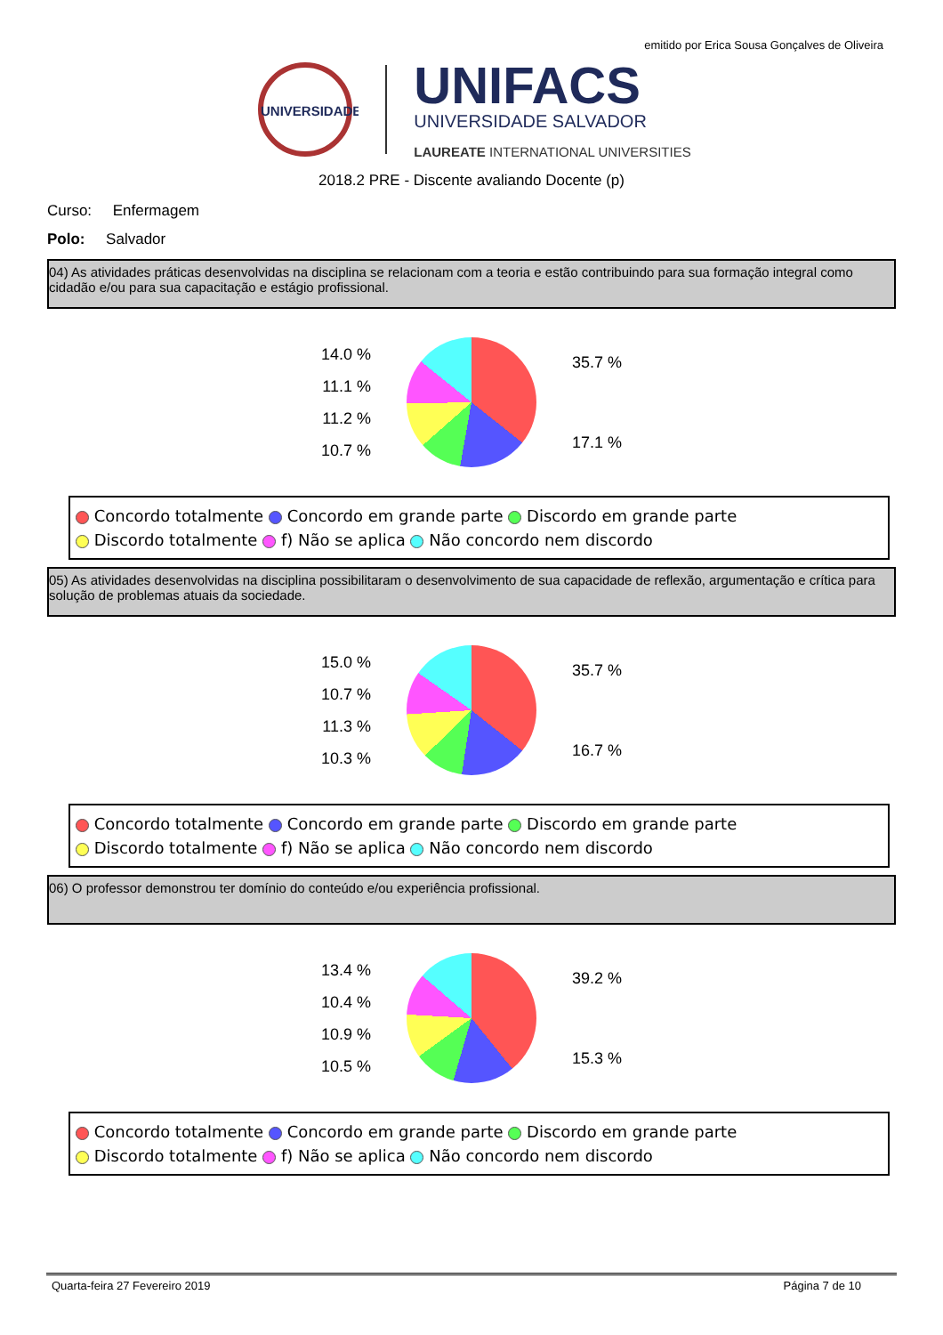emitido por Erica Sousa Gonçalves de Oliveira
UNIVERSIDADE
UNIFACS
UNIVERSIDADE SALVADOR
LAUREATE INTERNATIONAL UNIVERSITIES
2018.2 PRE - Discente avaliando Docente (p)
Curso: Enfermagem
Polo: Salvador
04) As atividades práticas desenvolvidas na disciplina se relacionam com a teoria e estão contribuindo para sua formação integral como cidadão e/ou para sua capacitação e estágio profissional.
14.0 %
11.1 %
11.2 %
10.7 %
35.7 %
17.1 %
Concordo totalmente Concordo em grande parte Discordo em grande parte
Discordo totalmente f) Não se aplica Não concordo nem discordo
05) As atividades desenvolvidas na disciplina possibilitaram o desenvolvimento de sua capacidade de reflexão, argumentação e crítica para solução de problemas atuais da sociedade.
15.0 %
10.7 %
11.3 %
10.3 %
35.7 %
16.7 %
Concordo totalmente Concordo em grande parte Discordo em grande parte
Discordo totalmente f) Não se aplica Não concordo nem discordo
06) O professor demonstrou ter domínio do conteúdo e/ou experiência profissional.
13.4 %
10.4 %
10.9 %
10.5 %
39.2 %
15.3 %
Concordo totalmente Concordo em grande parte Discordo em grande parte
Discordo totalmente f) Não se aplica Não concordo nem discordo
Quarta-feira 27 Fevereiro 2019 Página 7 de 10